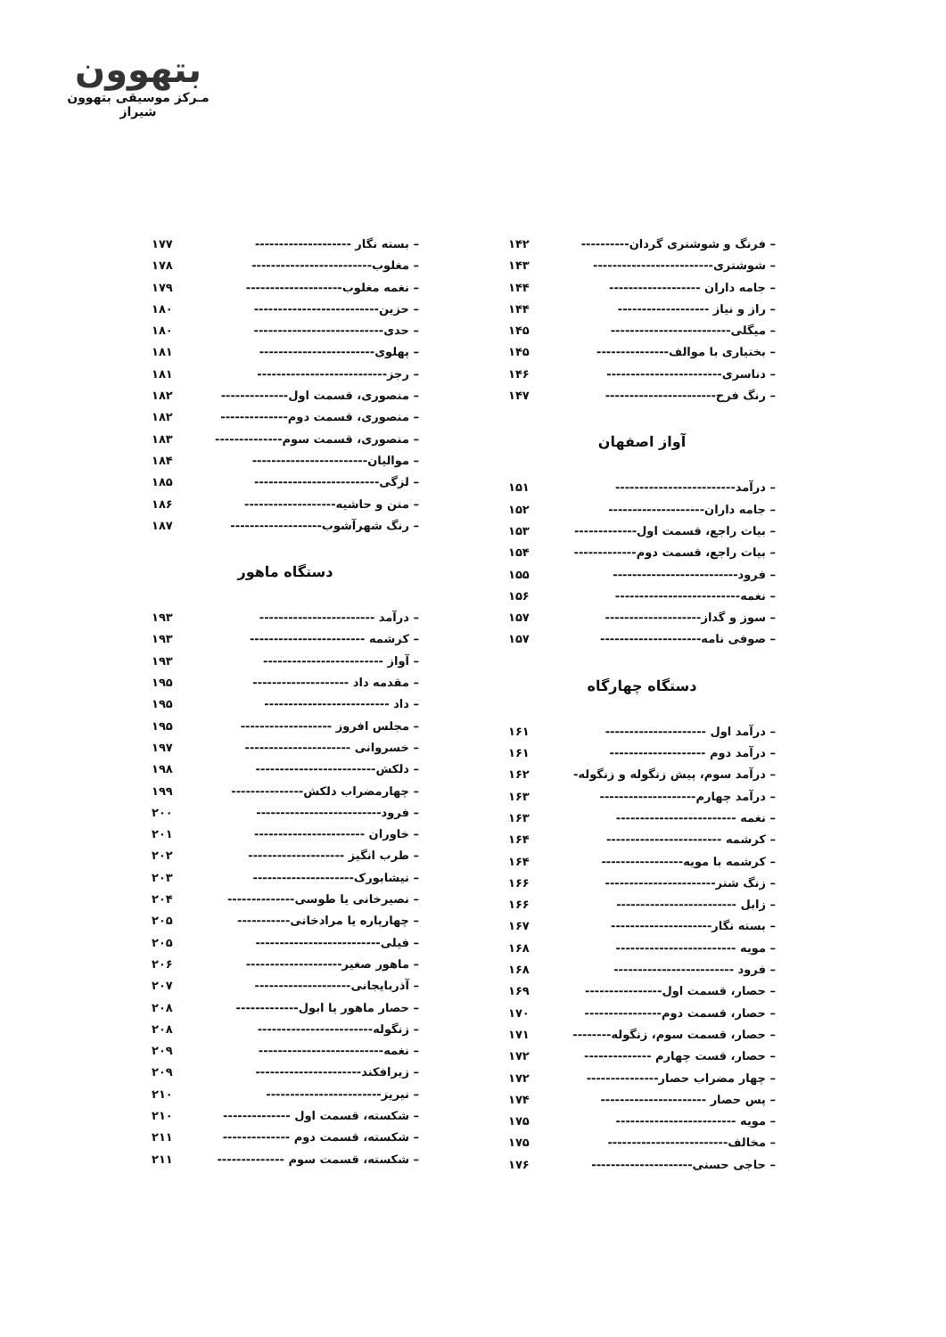بتهوون
مـرکز موسیقی بتهوون شیراز
– فرنگ و شوشتری گردان---------- ۱۴۲
– شوشتری------------------------- ۱۴۳
– جامه داران ------------------- ۱۴۴
– راز و نیاز ------------------- ۱۴۴
– میگلی------------------------- ۱۴۵
– بختیاری با موالف--------------- ۱۴۵
– دناسری------------------------ ۱۴۶
– رنگ فرح----------------------- ۱۴۷
آواز اصفهان
– درآمد------------------------- ۱۵۱
– جامه داران-------------------- ۱۵۲
– بیات راجع، قسمت اول------------- ۱۵۳
– بیات راجع، قسمت دوم------------- ۱۵۴
– فرود-------------------------- ۱۵۵
– نغمه-------------------------- ۱۵۶
– سوز و گداز-------------------- ۱۵۷
– صوفی نامه--------------------- ۱۵۷
دستگاه چهارگاه
– درآمد اول --------------------- ۱۶۱
– درآمد دوم -------------------- ۱۶۱
– درآمد سوم، پیش زنگوله و زنگوله- ۱۶۲
– درآمد چهارم-------------------- ۱۶۳
– نغمه ------------------------- ۱۶۳
– کرشمه ------------------------ ۱۶۴
– کرشمه با مویه----------------- ۱۶۴
– زنگ شتر----------------------- ۱۶۶
– زابل ------------------------- ۱۶۶
– بسته نگار--------------------- ۱۶۷
– مویه ------------------------- ۱۶۸
– فرود ------------------------- ۱۶۸
– حصار، قسمت اول---------------- ۱۶۹
– حصار، قسمت دوم---------------- ۱۷۰
– حصار، قسمت سوم، زنگوله-------- ۱۷۱
– حصار، قست چهارم -------------- ۱۷۲
– چهار مضراب حصار--------------- ۱۷۲
– پس حصار ---------------------- ۱۷۴
– مویه ------------------------- ۱۷۵
– مخالف------------------------- ۱۷۵
– حاجی حسنی--------------------- ۱۷۶
– بسته نگار -------------------- ۱۷۷
– مغلوب------------------------- ۱۷۸
– نغمه مغلوب-------------------- ۱۷۹
– حزین-------------------------- ۱۸۰
– حدی--------------------------- ۱۸۰
– پهلوی------------------------ ۱۸۱
– رجز--------------------------- ۱۸۱
– منصوری، قسمت اول-------------- ۱۸۲
– منصوری، قسمت دوم-------------- ۱۸۲
– منصوری، قسمت سوم-------------- ۱۸۳
– موالیان------------------------ ۱۸۴
– لزگی-------------------------- ۱۸۵
– متن و حاشیه------------------- ۱۸۶
– رنگ شهرآشوب------------------- ۱۸۷
دستگاه ماهور
– درآمد ------------------------ ۱۹۳
– کرشمه ------------------------ ۱۹۳
– آواز ------------------------- ۱۹۳
– مقدمه داد -------------------- ۱۹۵
– داد -------------------------- ۱۹۵
– مجلس افروز ------------------- ۱۹۵
– خسروانی ---------------------- ۱۹۷
– دلکش------------------------- ۱۹۸
– چهارمضراب دلکش--------------- ۱۹۹
– فرود-------------------------- ۲۰۰
– خاوران ----------------------- ۲۰۱
– طرب انگیز -------------------- ۲۰۲
– نیشابورک--------------------- ۲۰۳
– نصیرخانی یا طوسی-------------- ۲۰۴
– چهارپاره یا مرادخانی----------- ۲۰۵
– فیلی-------------------------- ۲۰۵
– ماهور صغیر-------------------- ۲۰۶
– آذربایجانی-------------------- ۲۰۷
– حصار ماهور یا ابول------------- ۲۰۸
– زنگوله------------------------ ۲۰۸
– نغمه-------------------------- ۲۰۹
– زیرافکند---------------------- ۲۰۹
– نیریز------------------------ ۲۱۰
– شکسته، قسمت اول -------------- ۲۱۰
– شکسته، قسمت دوم -------------- ۲۱۱
– شکسته، قسمت سوم -------------- ۲۱۱